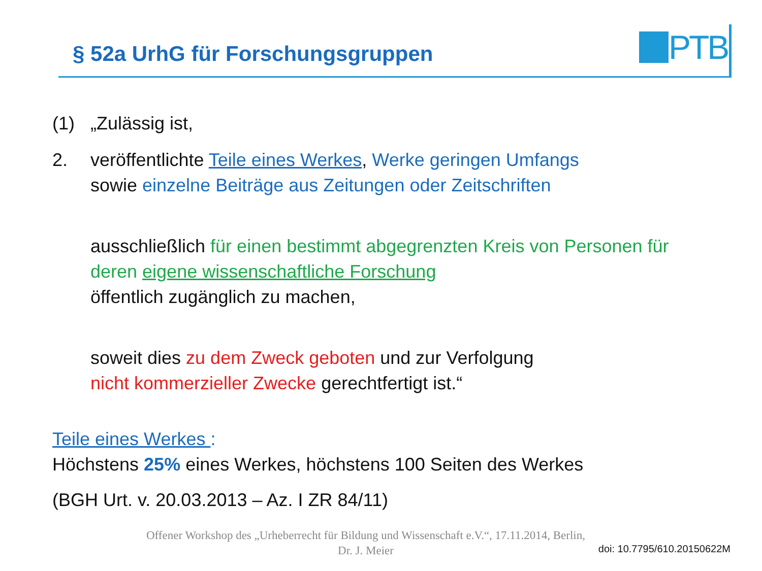§ 52a UrhG für Forschungsgruppen
PTB
(1) „Zulässig ist,
2. veröffentlichte Teile eines Werkes, Werke geringen Umfangs
sowie einzelne Beiträge aus Zeitungen oder Zeitschriften
ausschließlich für einen bestimmt abgegrenzten Kreis von Personen für deren eigene wissenschaftliche Forschung
öffentlich zugänglich zu machen,
soweit dies zu dem Zweck geboten und zur Verfolgung
nicht kommerzieller Zwecke gerechtfertigt ist.“
Teile eines Werkes :
Höchstens 25% eines Werkes, höchstens 100 Seiten des Werkes
(BGH Urt. v. 20.03.2013 – Az. I ZR 84/11)
Offener Workshop des „Urheberrecht für Bildung und Wissenschaft e.V.“, 17.11.2014, Berlin,
Dr. J. Meier
doi: 10.7795/610.20150622M